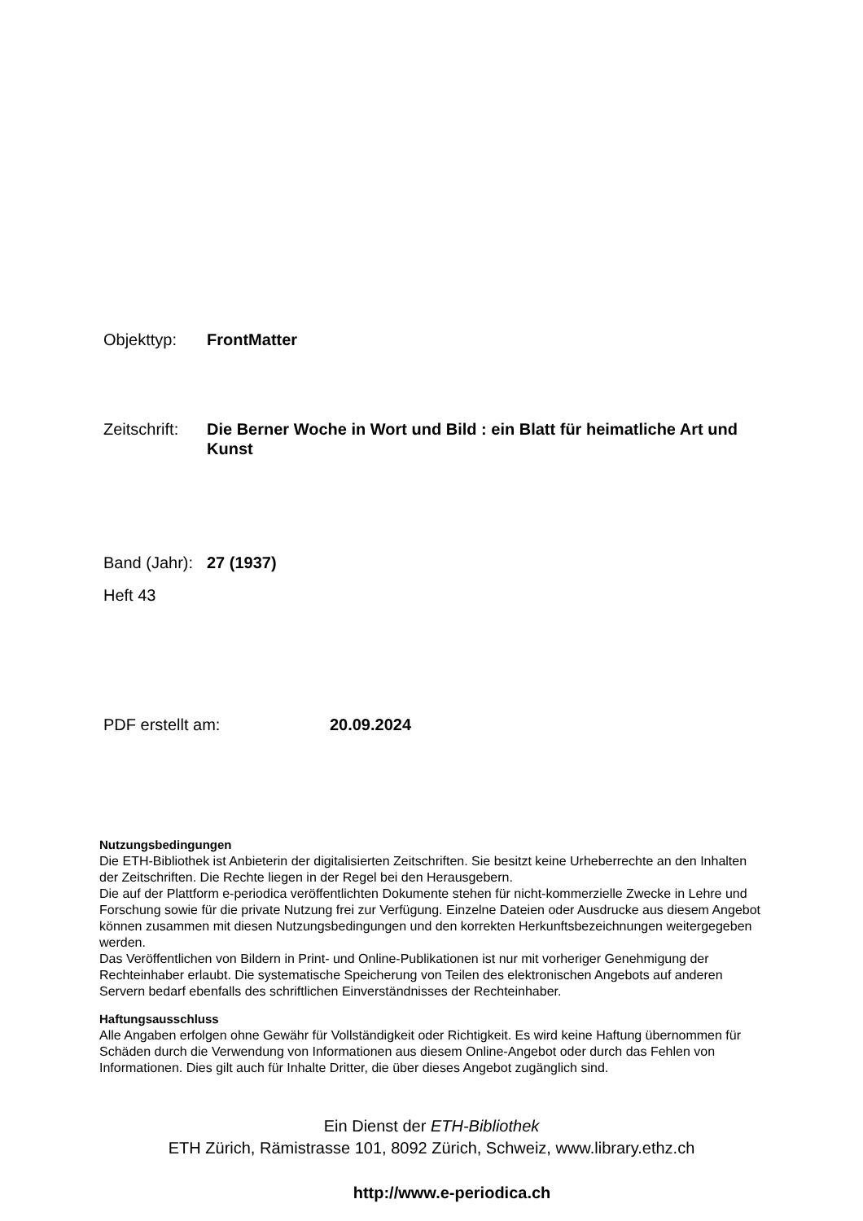Objekttyp: FrontMatter
Zeitschrift:
Die Berner Woche in Wort und Bild : ein Blatt für heimatliche Art und Kunst
Band (Jahr):
27 (1937)
Heft 43
PDF erstellt am: 20.09.2024
Nutzungsbedingungen
Die ETH-Bibliothek ist Anbieterin der digitalisierten Zeitschriften. Sie besitzt keine Urheberrechte an den Inhalten der Zeitschriften. Die Rechte liegen in der Regel bei den Herausgebern.
Die auf der Plattform e-periodica veröffentlichten Dokumente stehen für nicht-kommerzielle Zwecke in Lehre und Forschung sowie für die private Nutzung frei zur Verfügung. Einzelne Dateien oder Ausdrucke aus diesem Angebot können zusammen mit diesen Nutzungsbedingungen und den korrekten Herkunftsbezeichnungen weitergegeben werden.
Das Veröffentlichen von Bildern in Print- und Online-Publikationen ist nur mit vorheriger Genehmigung der Rechteinhaber erlaubt. Die systematische Speicherung von Teilen des elektronischen Angebots auf anderen Servern bedarf ebenfalls des schriftlichen Einverständnisses der Rechteinhaber.
Haftungsausschluss
Alle Angaben erfolgen ohne Gewähr für Vollständigkeit oder Richtigkeit. Es wird keine Haftung übernommen für Schäden durch die Verwendung von Informationen aus diesem Online-Angebot oder durch das Fehlen von Informationen. Dies gilt auch für Inhalte Dritter, die über dieses Angebot zugänglich sind.
Ein Dienst der ETH-Bibliothek
ETH Zürich, Rämistrasse 101, 8092 Zürich, Schweiz, www.library.ethz.ch
http://www.e-periodica.ch